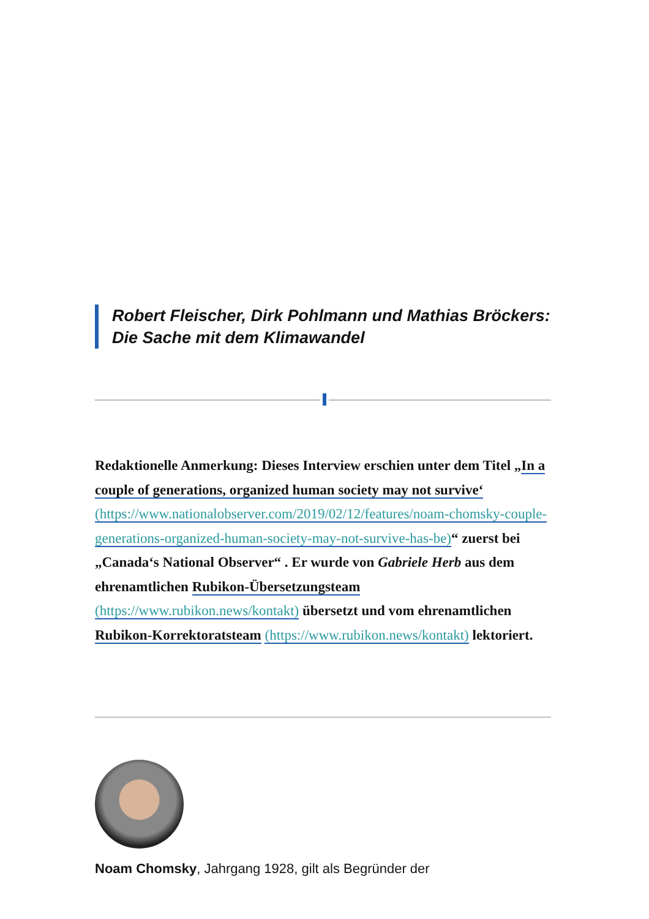Robert Fleischer, Dirk Pohlmann und Mathias Bröckers: Die Sache mit dem Klimawandel
Redaktionelle Anmerkung: Dieses Interview erschien unter dem Titel „In a couple of generations, organized human society may not survive‘ (https://www.nationalobserver.com/2019/02/12/features/noam-chomsky-couple-generations-organized-human-society-may-not-survive-has-be)“ zuerst bei „Canada‘s National Observer“ . Er wurde von Gabriele Herb aus dem ehrenamtlichen Rubikon-Übersetzungsteam (https://www.rubikon.news/kontakt) übersetzt und vom ehrenamtlichen Rubikon-Korrektoratsteam (https://www.rubikon.news/kontakt) lektoriert.
Noam Chomsky, Jahrgang 1928, gilt als Begründer der